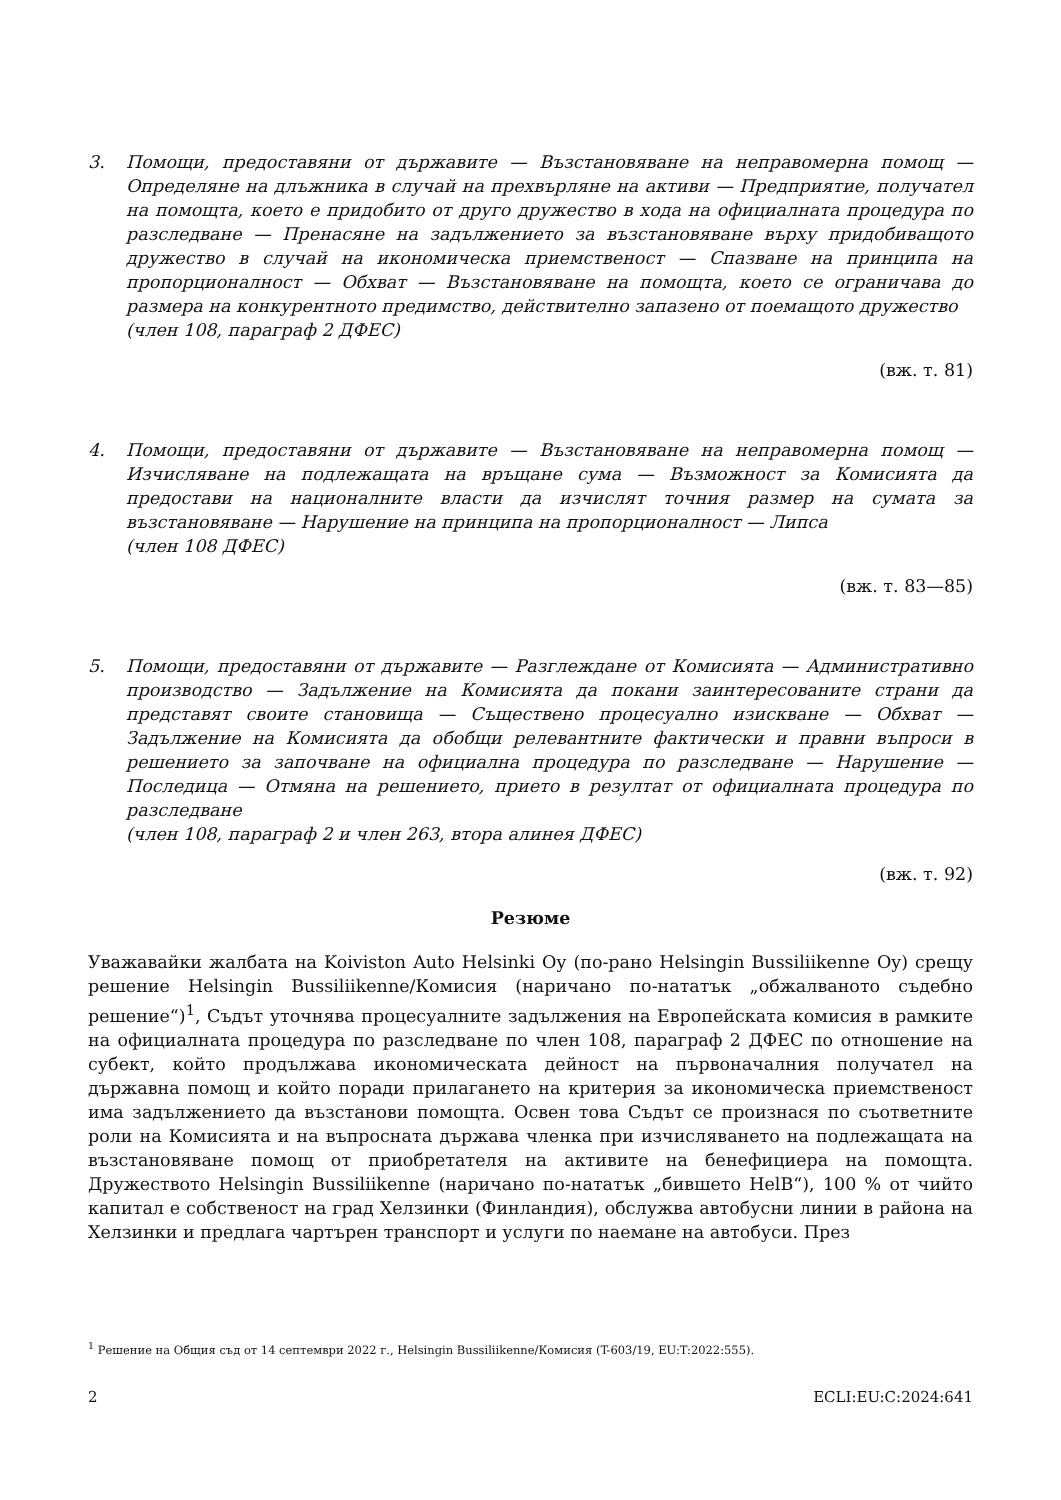3. Помощи, предоставяни от държавите — Възстановяване на неправомерна помощ — Определяне на длъжника в случай на прехвърляне на активи — Предприятие, получател на помощта, което е придобито от друго дружество в хода на официалната процедура по разследване — Пренасяне на задължението за възстановяване върху придобиващото дружество в случай на икономическа приемственост — Спазване на принципа на пропорционалност — Обхват — Възстановяване на помощта, което се ограничава до размера на конкурентното предимство, действително запазено от поемащото дружество
(член 108, параграф 2 ДФЕС)
(вж. т. 81)
4. Помощи, предоставяни от държавите — Възстановяване на неправомерна помощ — Изчисляване на подлежащата на връщане сума — Възможност за Комисията да предостави на националните власти да изчислят точния размер на сумата за възстановяване — Нарушение на принципа на пропорционалност — Липса
(член 108 ДФЕС)
(вж. т. 83—85)
5. Помощи, предоставяни от държавите — Разглеждане от Комисията — Административно производство — Задължение на Комисията да покани заинтересованите страни да представят своите становища — Съществено процесуално изискване — Обхват — Задължение на Комисията да обобщи релевантните фактически и правни въпроси в решението за започване на официална процедура по разследване — Нарушение — Последица — Отмяна на решението, прието в резултат от официалната процедура по разследване
(член 108, параграф 2 и член 263, втора алинея ДФЕС)
(вж. т. 92)
Резюме
Уважавайки жалбата на Koiviston Auto Helsinki Oy (по-рано Helsingin Bussiliikenne Oy) срещу решение Helsingin Bussiliikenne/Комисия (наричано по-нататък „обжалваното съдебно решение“)<sup>1</sup>, Съдът уточнява процесуалните задължения на Европейската комисия в рамките на официалната процедура по разследване по член 108, параграф 2 ДФЕС по отношение на субект, който продължава икономическата дейност на първоначалния получател на държавна помощ и който поради прилагането на критерия за икономическа приемственост има задължението да възстанови помощта. Освен това Съдът се произнася по съответните роли на Комисията и на въпросната държава членка при изчисляването на подлежащата на възстановяване помощ от приобретателя на активите на бенефициера на помощта. Дружеството Helsingin Bussiliikenne (наричано по-нататък „бившето HelB“), 100 % от чийто капитал е собственост на град Хелзинки (Финландия), обслужва автобусни линии в района на Хелзинки и предлага чартърен транспорт и услуги по наемане на автобуси. През
<sup>1</sup> Решение на Общия съд от 14 септември 2022 г., Helsingin Bussiliikenne/Комисия (T-603/19, EU:T:2022:555).
2 ECLI:EU:C:2024:641